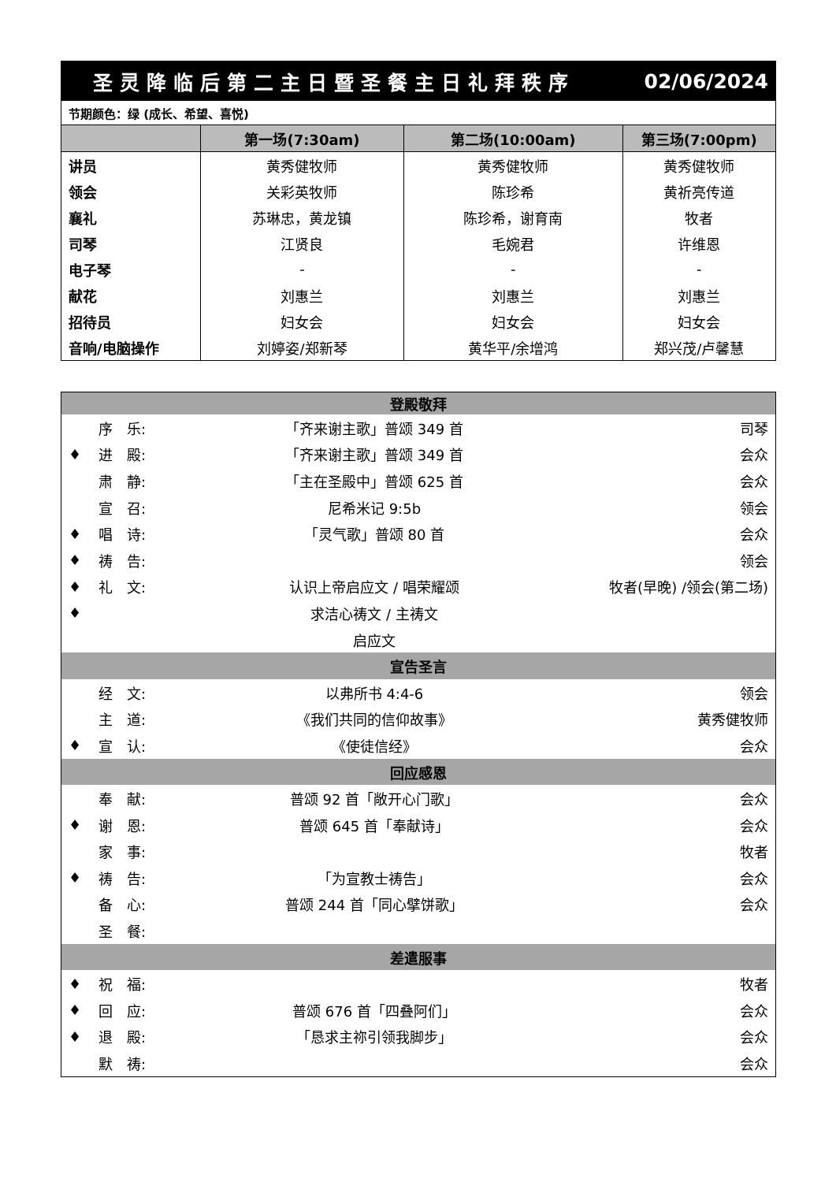| 圣灵降临后第二主日暨圣餐主日礼拜秩序 | | | 02/06/2024 |
| 节期颜色：绿 (成长、希望、喜悦) | | | |
| | 第一场(7:30am) | 第二场(10:00am) | 第三场(7:00pm) |
| 讲员 | 黄秀健牧师 | 黄秀健牧师 | 黄秀健牧师 |
| 领会 | 关彩英牧师 | 陈珍希 | 黄祈亮传道 |
| 襄礼 | 苏琳忠，黄龙镇 | 陈珍希，谢育南 | 牧者 |
| 司琴 | 江贤良 | 毛婉君 | 许维恩 |
| 电子琴 | - | - | - |
| 献花 | 刘惠兰 | 刘惠兰 | 刘惠兰 |
| 招待员 | 妇女会 | 妇女会 | 妇女会 |
| 音响/电脑操作 | 刘婷姿/郑新琴 | 黄华平/余增鸿 | 郑兴茂/卢馨慧 |
| 登殿敬拜 | | | |
| | 序 乐: | 「齐来谢主歌」普颂 349 首 | 司琴 |
| ♦ | 进 殿: | 「齐来谢主歌」普颂 349 首 | 会众 |
| | 肃 静: | 「主在圣殿中」普颂 625 首 | 会众 |
| | 宣 召: | 尼希米记 9:5b | 领会 |
| ♦ | 唱 诗: | 「灵气歌」普颂 80 首 | 会众 |
| ♦ | 祷 告: | | 领会 |
| ♦ | 礼 文: | 认识上帝启应文 / 唱荣耀颂 | 牧者(早晚) /领会(第二场) |
| ♦ | | 求洁心祷文 / 主祷文 | |
| | | 启应文 | |
| 宣告圣言 | | | |
| | 经 文: | 以弗所书 4:4-6 | 领会 |
| | 主 道: | 《我们共同的信仰故事》 | 黄秀健牧师 |
| ♦ | 宣 认: | 《使徒信经》 | 会众 |
| 回应感恩 | | | |
| | 奉 献: | 普颂 92 首「敞开心门歌」 | 会众 |
| ♦ | 谢 恩: | 普颂 645 首「奉献诗」 | 会众 |
| | 家 事: | | 牧者 |
| ♦ | 祷 告: | 「为宣教士祷告」 | 会众 |
| | 备 心: | 普颂 244 首「同心擘饼歌」 | 会众 |
| | 圣 餐: | | |
| 差遣服事 | | | |
| ♦ | 祝 福: | | 牧者 |
| ♦ | 回 应: | 普颂 676 首「四叠阿们」 | 会众 |
| ♦ | 退 殿: | 「恳求主祢引领我脚步」 | 会众 |
| | 默 祷: | | 会众 |